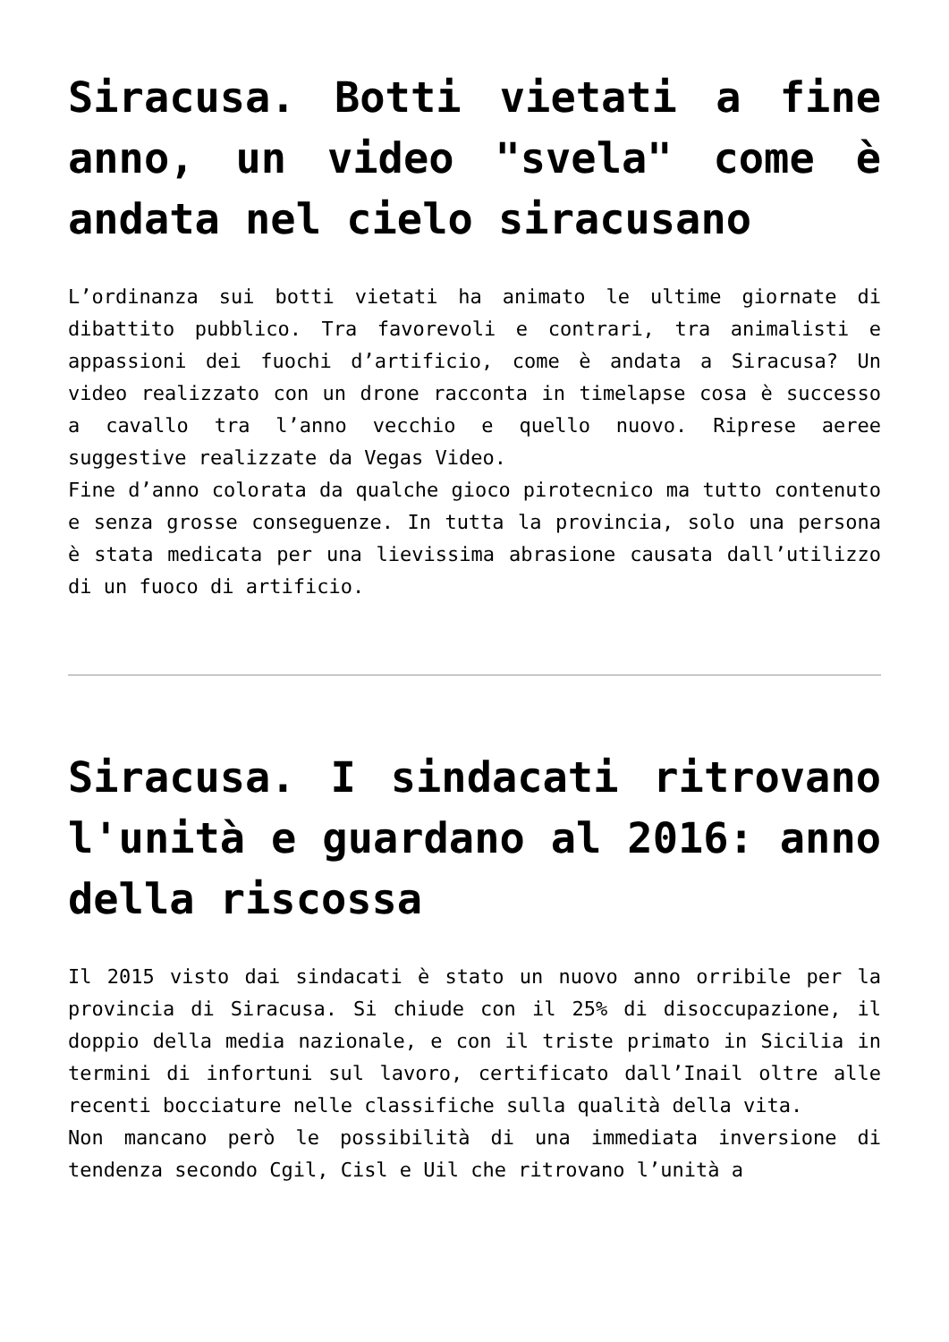Siracusa. Botti vietati a fine anno, un video "svela" come è andata nel cielo siracusano
L’ordinanza sui botti vietati ha animato le ultime giornate di dibattito pubblico. Tra favorevoli e contrari, tra animalisti e appassioni dei fuochi d’artificio, come è andata a Siracusa? Un video realizzato con un drone racconta in timelapse cosa è successo a cavallo tra l’anno vecchio e quello nuovo. Riprese aeree suggestive realizzate da Vegas Video.
Fine d’anno colorata da qualche gioco pirotecnico ma tutto contenuto e senza grosse conseguenze. In tutta la provincia, solo una persona è stata medicata per una lievissima abrasione causata dall’utilizzo di un fuoco di artificio.
Siracusa. I sindacati ritrovano l'unità e guardano al 2016: anno della riscossa
Il 2015 visto dai sindacati è stato un nuovo anno orribile per la provincia di Siracusa. Si chiude con il 25% di disoccupazione, il doppio della media nazionale, e con il triste primato in Sicilia in termini di infortuni sul lavoro, certificato dall’Inail oltre alle recenti bocciature nelle classifiche sulla qualità della vita.
Non mancano però le possibilità di una immediata inversione di tendenza secondo Cgil, Cisl e Uil che ritrovano l’unità a